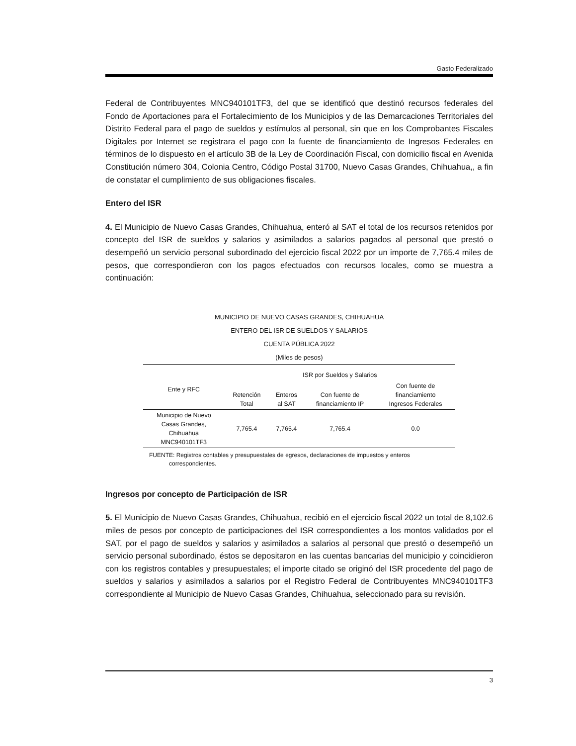Gasto Federalizado
Federal de Contribuyentes MNC940101TF3, del que se identificó que destinó recursos federales del Fondo de Aportaciones para el Fortalecimiento de los Municipios y de las Demarcaciones Territoriales del Distrito Federal para el pago de sueldos y estímulos al personal, sin que en los Comprobantes Fiscales Digitales por Internet se registrara el pago con la fuente de financiamiento de Ingresos Federales en términos de lo dispuesto en el artículo 3B de la Ley de Coordinación Fiscal, con domicilio fiscal en Avenida Constitución número 304, Colonia Centro, Código Postal 31700, Nuevo Casas Grandes, Chihuahua,, a fin de constatar el cumplimiento de sus obligaciones fiscales.
Entero del ISR
4. El Municipio de Nuevo Casas Grandes, Chihuahua, enteró al SAT el total de los recursos retenidos por concepto del ISR de sueldos y salarios y asimilados a salarios pagados al personal que prestó o desempeñó un servicio personal subordinado del ejercicio fiscal 2022 por un importe de 7,765.4 miles de pesos, que correspondieron con los pagos efectuados con recursos locales, como se muestra a continuación:
MUNICIPIO DE NUEVO CASAS GRANDES, CHIHUAHUA
ENTERO DEL ISR DE SUELDOS Y SALARIOS
CUENTA PÚBLICA 2022
(Miles de pesos)
| Ente y RFC | ISR por Sueldos y Salarios | | | |
| --- | --- | --- | --- | --- |
| | Retención Total | Enteros al SAT | Con fuente de financiamiento IP | Con fuente de financiamiento Ingresos Federales |
| Municipio de Nuevo Casas Grandes, Chihuahua MNC940101TF3 | 7,765.4 | 7,765.4 | 7,765.4 | 0.0 |
FUENTE: Registros contables y presupuestales de egresos, declaraciones de impuestos y enteros
correspondientes.
Ingresos por concepto de Participación de ISR
5. El Municipio de Nuevo Casas Grandes, Chihuahua, recibió en el ejercicio fiscal 2022 un total de 8,102.6 miles de pesos por concepto de participaciones del ISR correspondientes a los montos validados por el SAT, por el pago de sueldos y salarios y asimilados a salarios al personal que prestó o desempeñó un servicio personal subordinado, éstos se depositaron en las cuentas bancarias del municipio y coincidieron con los registros contables y presupuestales; el importe citado se originó del ISR procedente del pago de sueldos y salarios y asimilados a salarios por el Registro Federal de Contribuyentes MNC940101TF3 correspondiente al Municipio de Nuevo Casas Grandes, Chihuahua, seleccionado para su revisión.
3